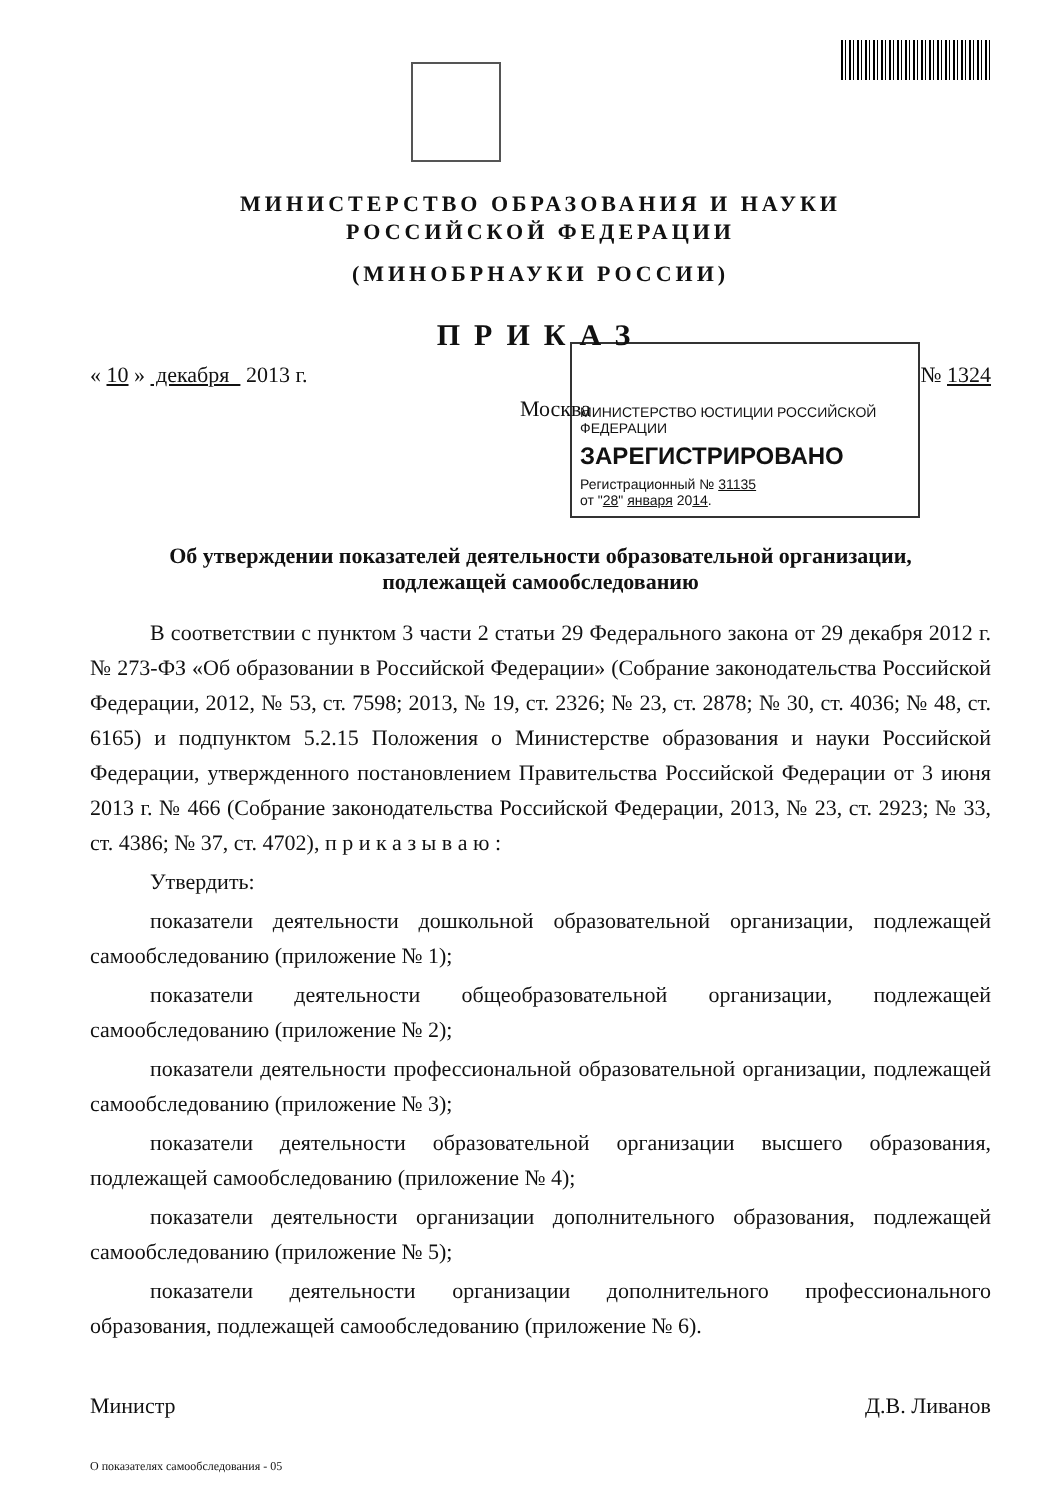МИНИСТЕРСТВО ОБРАЗОВАНИЯ И НАУКИ
РОССИЙСКОЙ ФЕДЕРАЦИИ
(МИНОБРНАУКИ РОССИИ)
ПРИКАЗ
« 10 » декабря 2013 г. № 1324
Москва
МИНИСТЕРСТВО ЮСТИЦИИ РОССИЙСКОЙ ФЕДЕРАЦИИ
ЗАРЕГИСТРИРОВАНО
Регистрационный № 31135
от "28" января 2014.
Об утверждении показателей деятельности образовательной организации,
подлежащей самообследованию
В соответствии с пунктом 3 части 2 статьи 29 Федерального закона от 29 декабря 2012 г. № 273-ФЗ «Об образовании в Российской Федерации» (Собрание законодательства Российской Федерации, 2012, № 53, ст. 7598; 2013, № 19, ст. 2326; № 23, ст. 2878; № 30, ст. 4036; № 48, ст. 6165) и подпунктом 5.2.15 Положения о Министерстве образования и науки Российской Федерации, утвержденного постановлением Правительства Российской Федерации от 3 июня 2013 г. № 466 (Собрание законодательства Российской Федерации, 2013, № 23, ст. 2923; № 33, ст. 4386; № 37, ст. 4702), п р и к а з ы в а ю :
Утвердить:
показатели деятельности дошкольной образовательной организации, подлежащей самообследованию (приложение № 1);
показатели деятельности общеобразовательной организации, подлежащей самообследованию (приложение № 2);
показатели деятельности профессиональной образовательной организации, подлежащей самообследованию (приложение № 3);
показатели деятельности образовательной организации высшего образования, подлежащей самообследованию (приложение № 4);
показатели деятельности организации дополнительного образования, подлежащей самообследованию (приложение № 5);
показатели деятельности организации дополнительного профессионального образования, подлежащей самообследованию (приложение № 6).
Министр Д.В. Ливанов
О показателях самообследования - 05